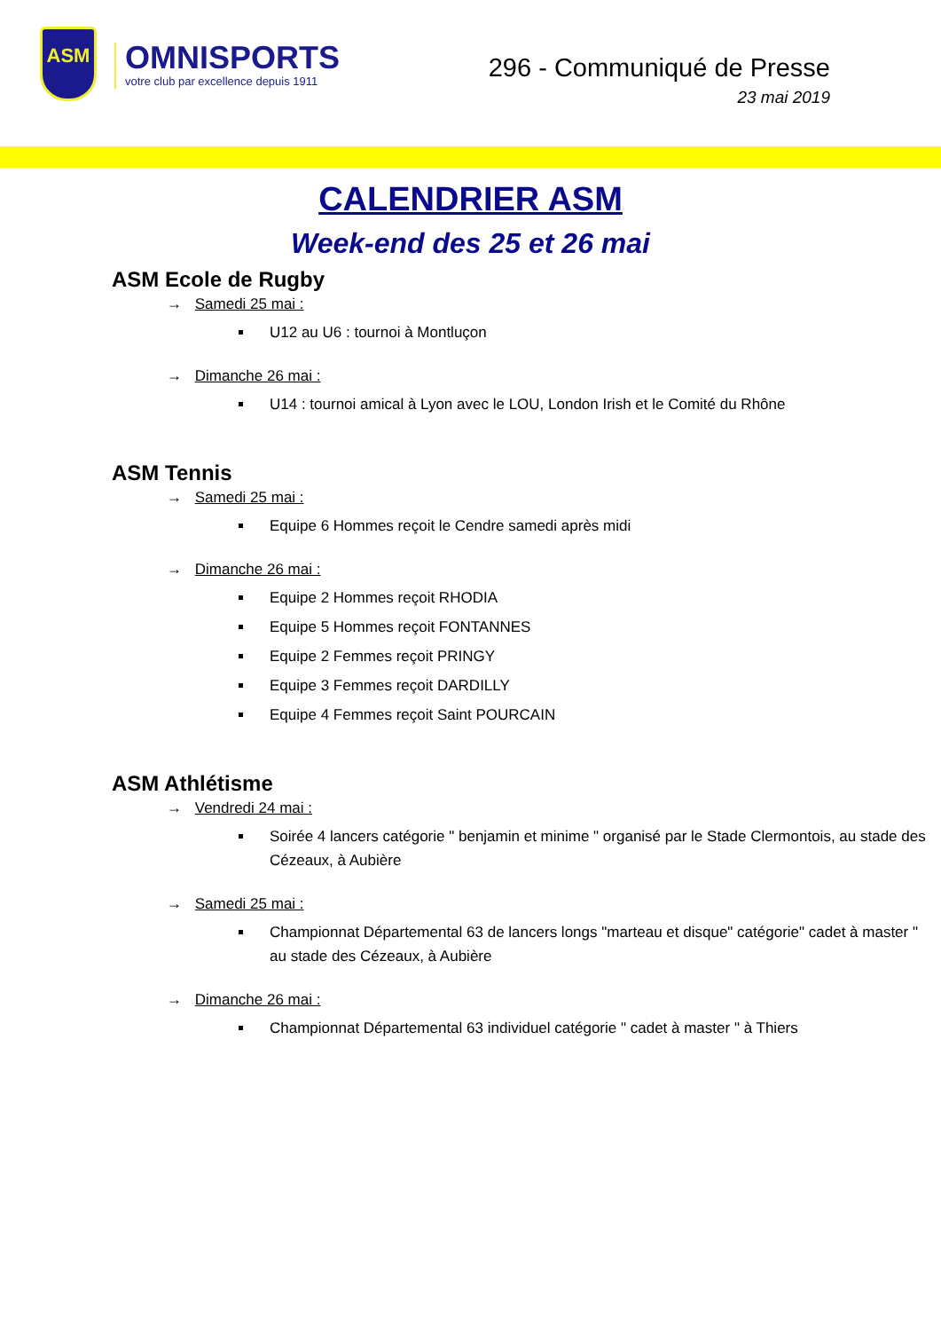ASM
OMNISPORTS
votre club par excellence depuis 1911
296 - Communiqué de Presse
23 mai 2019
CALENDRIER ASM
Week-end des 25 et 26 mai
ASM Ecole de Rugby
→ Samedi 25 mai :
U12 au U6 : tournoi à Montluçon
→ Dimanche 26 mai :
U14 : tournoi amical à Lyon avec le LOU, London Irish et le Comité du Rhône
ASM Tennis
→ Samedi 25 mai :
Equipe 6 Hommes reçoit le Cendre samedi après midi
→ Dimanche 26 mai :
Equipe 2 Hommes reçoit RHODIA
Equipe 5 Hommes reçoit FONTANNES
Equipe 2 Femmes reçoit PRINGY
Equipe 3 Femmes reçoit DARDILLY
Equipe 4 Femmes reçoit Saint POURCAIN
ASM Athlétisme
→ Vendredi 24 mai :
Soirée 4 lancers catégorie " benjamin et minime " organisé par le Stade Clermontois, au stade des Cézeaux, à Aubière
→ Samedi 25 mai :
Championnat Départemental 63 de lancers longs "marteau et disque" catégorie" cadet à master " au stade des Cézeaux, à Aubière
→ Dimanche 26 mai :
Championnat Départemental 63 individuel catégorie " cadet à master " à Thiers